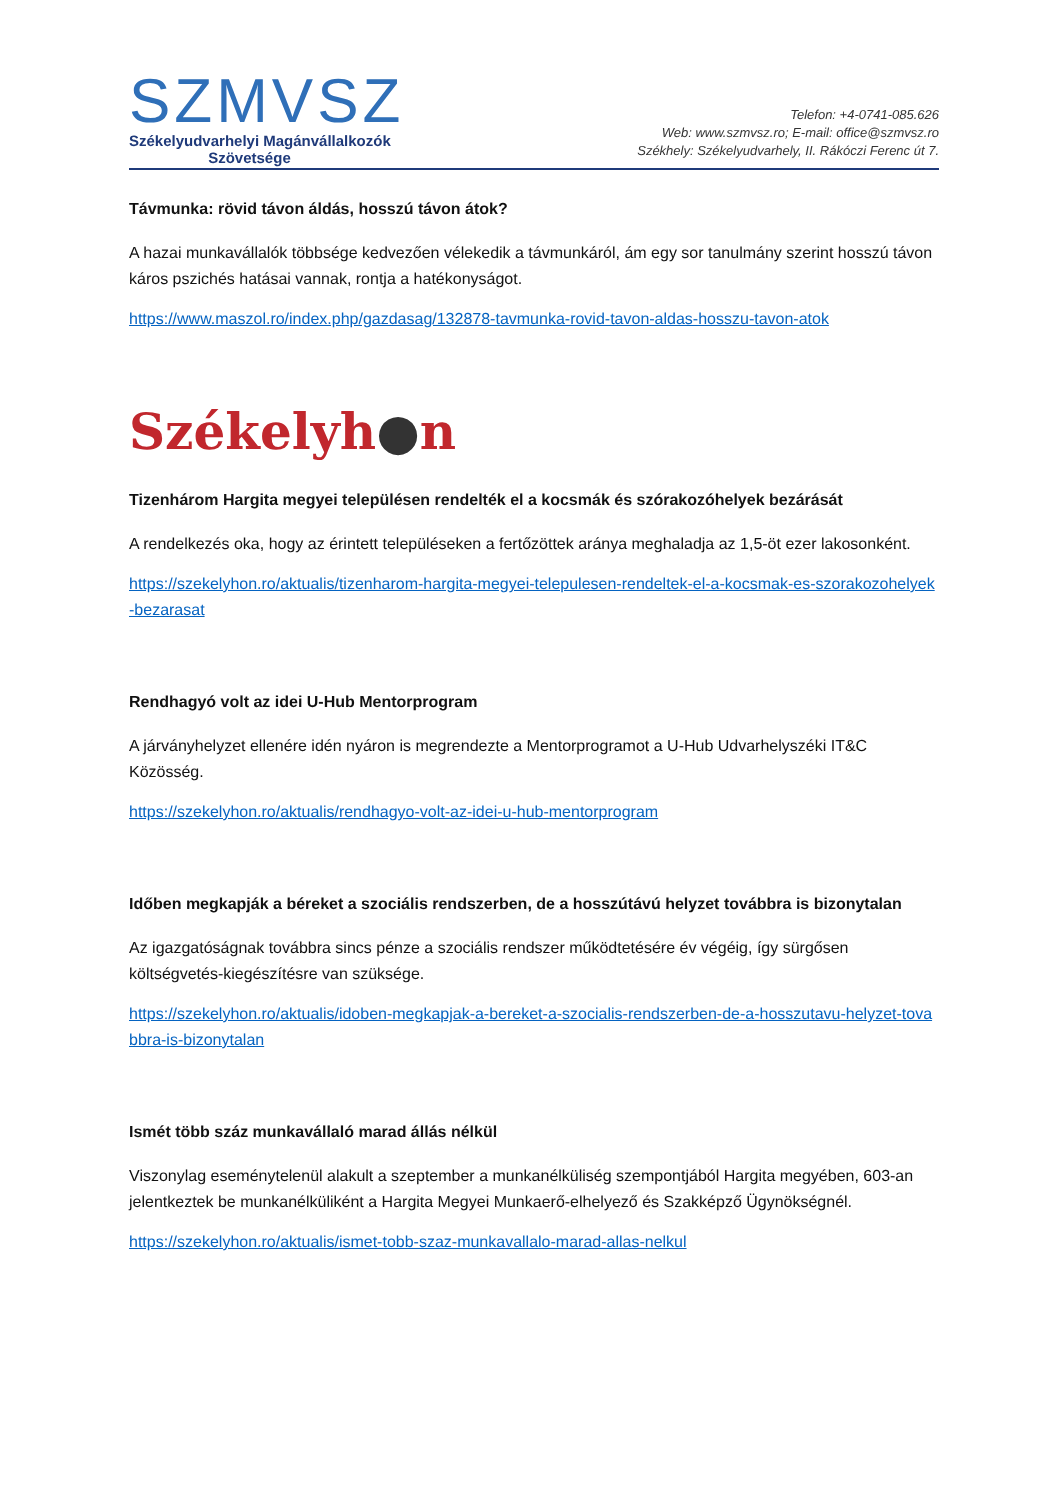SZMVSZ
Székelyudvarhelyi Magánvállalkozók
Szövetsége
Telefon: +4-0741-085.626
Web: www.szmvsz.ro; E-mail: office@szmvsz.ro
Székhely: Székelyudvarhely, II. Rákóczi Ferenc út 7.
Távmunka: rövid távon áldás, hosszú távon átok?
A hazai munkavállalók többsége kedvezően vélekedik a távmunkáról, ám egy sor tanulmány szerint hosszú távon káros pszichés hatásai vannak, rontja a hatékonyságot.
https://www.maszol.ro/index.php/gazdasag/132878-tavmunka-rovid-tavon-aldas-hosszu-tavon-atok
Székelyh●n
Tizenhárom Hargita megyei településen rendelték el a kocsmák és szórakozóhelyek bezárását
A rendelkezés oka, hogy az érintett településeken a fertőzöttek aránya meghaladja az 1,5-öt ezer lakosonként.
https://szekelyhon.ro/aktualis/tizenharom-hargita-megyei-telepulesen-rendeltek-el-a-kocsmak-es-szorakozohelyek-bezarasat
Rendhagyó volt az idei U-Hub Mentorprogram
A járványhelyzet ellenére idén nyáron is megrendezte a Mentorprogramot a U-Hub Udvarhelyszéki IT&C Közösség.
https://szekelyhon.ro/aktualis/rendhagyo-volt-az-idei-u-hub-mentorprogram
Időben megkapják a béreket a szociális rendszerben, de a hosszútávú helyzet továbbra is bizonytalan
Az igazgatóságnak továbbra sincs pénze a szociális rendszer működtetésére év végéig, így sürgősen költségvetés-kiegészítésre van szüksége.
https://szekelyhon.ro/aktualis/idoben-megkapjak-a-bereket-a-szocialis-rendszerben-de-a-hosszutavu-helyzet-tovabbra-is-bizonytalan
Ismét több száz munkavállaló marad állás nélkül
Viszonylag eseménytelenül alakult a szeptember a munkanélküliség szempontjából Hargita megyében, 603-an jelentkeztek be munkanélküliként a Hargita Megyei Munkaerő-elhelyező és Szakképző Ügynökségnél.
https://szekelyhon.ro/aktualis/ismet-tobb-szaz-munkavallalo-marad-allas-nelkul